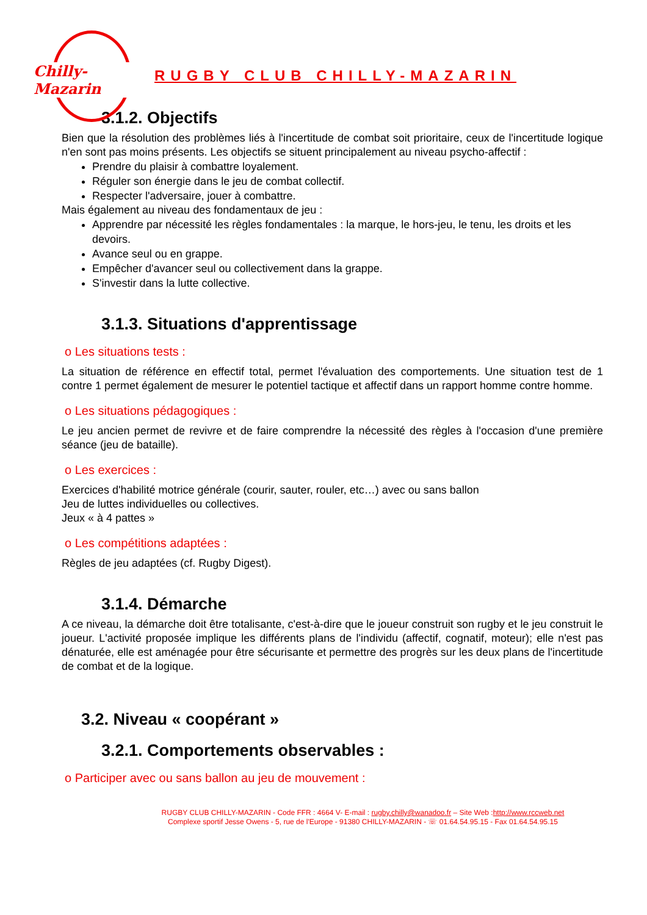Chilly-Mazarin
RUGBY CLUB CHILLY-MAZARIN
3.1.2. Objectifs
Bien que la résolution des problèmes liés à l'incertitude de combat soit prioritaire, ceux de l'incertitude logique n'en sont pas moins présents. Les objectifs se situent principalement au niveau psycho-affectif :
Prendre du plaisir à combattre loyalement.
Réguler son énergie dans le jeu de combat collectif.
Respecter l'adversaire, jouer à combattre.
Mais également au niveau des fondamentaux de jeu :
Apprendre par nécessité les règles fondamentales : la marque, le hors-jeu, le tenu, les droits et les devoirs.
Avance seul ou en grappe.
Empêcher d'avancer seul ou collectivement dans la grappe.
S'investir dans la lutte collective.
3.1.3. Situations d'apprentissage
o Les situations tests :
La situation de référence en effectif total, permet l'évaluation des comportements. Une situation test de 1 contre 1 permet également de mesurer le potentiel tactique et affectif dans un rapport homme contre homme.
o Les situations pédagogiques :
Le jeu ancien permet de revivre et de faire comprendre la nécessité des règles à l'occasion d'une première séance (jeu de bataille).
o Les exercices :
Exercices d'habilité motrice générale (courir, sauter, rouler, etc…) avec ou sans ballon
Jeu de luttes individuelles ou collectives.
Jeux « à 4 pattes »
o Les compétitions adaptées :
Règles de jeu adaptées (cf. Rugby Digest).
3.1.4. Démarche
A ce niveau, la démarche doit être totalisante, c'est-à-dire que le joueur construit son rugby et le jeu construit le joueur. L'activité proposée implique les différents plans de l'individu (affectif, cognatif, moteur); elle n'est pas dénaturée, elle est aménagée pour être sécurisante et permettre des progrès sur les deux plans de l'incertitude de combat et de la logique.
3.2. Niveau « coopérant »
3.2.1. Comportements observables :
o Participer avec ou sans ballon au jeu de mouvement :
RUGBY CLUB CHILLY-MAZARIN - Code FFR : 4664 V- E-mail : rugby.chilly@wanadoo.fr – Site Web :http://www.rccweb.net
Complexe sportif Jesse Owens - 5, rue de l'Europe - 91380 CHILLY-MAZARIN - ☏ 01.64.54.95.15 - Fax 01.64.54.95.15